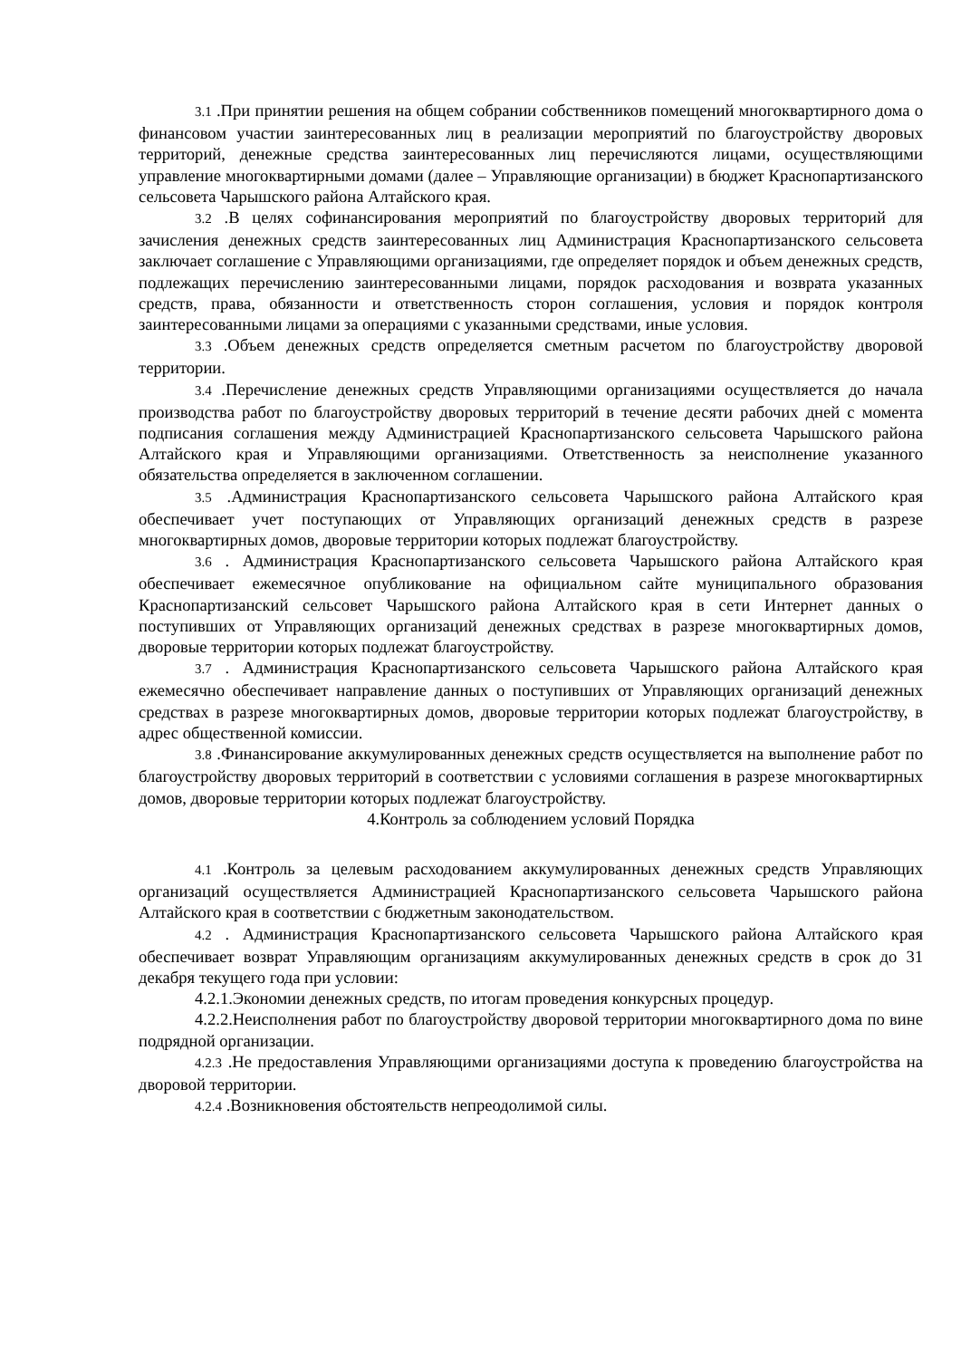3.1 .При принятии решения на общем собрании собственников помещений многоквартирного дома о финансовом участии заинтересованных лиц в реализации мероприятий по благоустройству дворовых территорий, денежные средства заинтересованных лиц перечисляются лицами, осуществляющими управление многоквартирными домами (далее – Управляющие организации) в бюджет Краснопартизанского сельсовета Чарышского района Алтайского края.
3.2 .В целях софинансирования мероприятий по благоустройству дворовых территорий для зачисления денежных средств заинтересованных лиц Администрация Краснопартизанского сельсовета заключает соглашение с Управляющими организациями, где определяет порядок и объем денежных средств, подлежащих перечислению заинтересованными лицами, порядок расходования и возврата указанных средств, права, обязанности и ответственность сторон соглашения, условия и порядок контроля заинтересованными лицами за операциями с указанными средствами, иные условия.
3.3 .Объем денежных средств определяется сметным расчетом по благоустройству дворовой территории.
3.4 .Перечисление денежных средств Управляющими организациями осуществляется до начала производства работ по благоустройству дворовых территорий в течение десяти рабочих дней с момента подписания соглашения между Администрацией Краснопартизанского сельсовета Чарышского района Алтайского края и Управляющими организациями. Ответственность за неисполнение указанного обязательства определяется в заключенном соглашении.
3.5 .Администрация Краснопартизанского сельсовета Чарышского района Алтайского края обеспечивает учет поступающих от Управляющих организаций денежных средств в разрезе многоквартирных домов, дворовые территории которых подлежат благоустройству.
3.6 . Администрация Краснопартизанского сельсовета Чарышского района Алтайского края обеспечивает ежемесячное опубликование на официальном сайте муниципального образования Краснопартизанский сельсовет Чарышского района Алтайского края в сети Интернет данных о поступивших от Управляющих организаций денежных средствах в разрезе многоквартирных домов, дворовые территории которых подлежат благоустройству.
3.7 . Администрация Краснопартизанского сельсовета Чарышского района Алтайского края ежемесячно обеспечивает направление данных о поступивших от Управляющих организаций денежных средствах в разрезе многоквартирных домов, дворовые территории которых подлежат благоустройству, в адрес общественной комиссии.
3.8 .Финансирование аккумулированных денежных средств осуществляется на выполнение работ по благоустройству дворовых территорий в соответствии с условиями соглашения в разрезе многоквартирных домов, дворовые территории которых подлежат благоустройству.
4.Контроль за соблюдением условий Порядка
4.1 .Контроль за целевым расходованием аккумулированных денежных средств Управляющих организаций осуществляется Администрацией Краснопартизанского сельсовета Чарышского района Алтайского края в соответствии с бюджетным законодательством.
4.2 . Администрация Краснопартизанского сельсовета Чарышского района Алтайского края обеспечивает возврат Управляющим организациям аккумулированных денежных средств в срок до 31 декабря текущего года при условии:
4.2.1.Экономии денежных средств, по итогам проведения конкурсных процедур.
4.2.2.Неисполнения работ по благоустройству дворовой территории многоквартирного дома по вине подрядной организации.
4.2.3 .Не предоставления Управляющими организациями доступа к проведению благоустройства на дворовой территории.
4.2.4 .Возникновения обстоятельств непреодолимой силы.